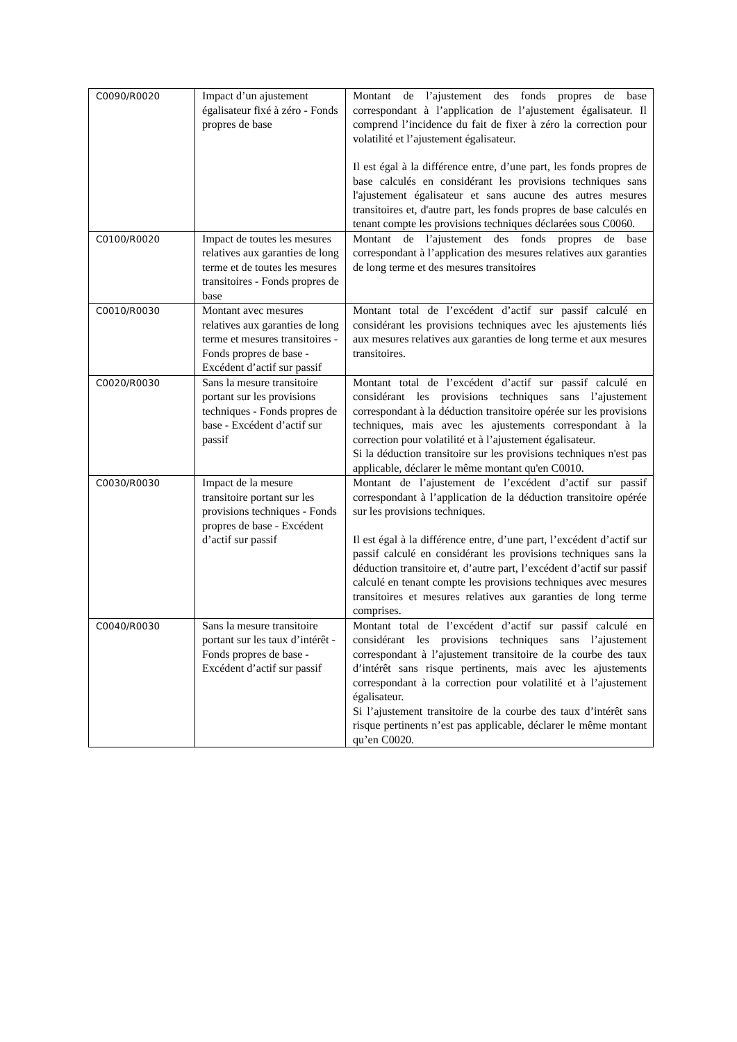| C0090/R0020 | Impact d’un ajustement égalisateur fixé à zéro - Fonds propres de base | Montant de l’ajustement des fonds propres de base correspondant à l’application de l’ajustement égalisateur. Il comprend l’incidence du fait de fixer à zéro la correction pour volatilité et l’ajustement égalisateur. Il est égal à la différence entre, d’une part, les fonds propres de base calculés en considérant les provisions techniques sans l'ajustement égalisateur et sans aucune des autres mesures transitoires et, d'autre part, les fonds propres de base calculés en tenant compte les provisions techniques déclarées sous C0060. |
| C0100/R0020 | Impact de toutes les mesures relatives aux garanties de long terme et de toutes les mesures transitoires - Fonds propres de base | Montant de l’ajustement des fonds propres de base correspondant à l’application des mesures relatives aux garanties de long terme et des mesures transitoires |
| C0010/R0030 | Montant avec mesures relatives aux garanties de long terme et mesures transitoires - Fonds propres de base - Excédent d’actif sur passif | Montant total de l’excédent d’actif sur passif calculé en considérant les provisions techniques avec les ajustements liés aux mesures relatives aux garanties de long terme et aux mesures transitoires. |
| C0020/R0030 | Sans la mesure transitoire portant sur les provisions techniques - Fonds propres de base - Excédent d’actif sur passif | Montant total de l’excédent d’actif sur passif calculé en considérant les provisions techniques sans l’ajustement correspondant à la déduction transitoire opérée sur les provisions techniques, mais avec les ajustements correspondant à la correction pour volatilité et à l’ajustement égalisateur. Si la déduction transitoire sur les provisions techniques n'est pas applicable, déclarer le même montant qu'en C0010. |
| C0030/R0030 | Impact de la mesure transitoire portant sur les provisions techniques - Fonds propres de base - Excédent d’actif sur passif | Montant de l’ajustement de l’excédent d’actif sur passif correspondant à l’application de la déduction transitoire opérée sur les provisions techniques. Il est égal à la différence entre, d’une part, l’excédent d’actif sur passif calculé en considérant les provisions techniques sans la déduction transitoire et, d’autre part, l’excédent d’actif sur passif calculé en tenant compte les provisions techniques avec mesures transitoires et mesures relatives aux garanties de long terme comprises. |
| C0040/R0030 | Sans la mesure transitoire portant sur les taux d’intérêt - Fonds propres de base - Excédent d’actif sur passif | Montant total de l’excédent d’actif sur passif calculé en considérant les provisions techniques sans l’ajustement correspondant à l’ajustement transitoire de la courbe des taux d’intérêt sans risque pertinents, mais avec les ajustements correspondant à la correction pour volatilité et à l’ajustement égalisateur. Si l’ajustement transitoire de la courbe des taux d’intérêt sans risque pertinents n’est pas applicable, déclarer le même montant qu’en C0020. |